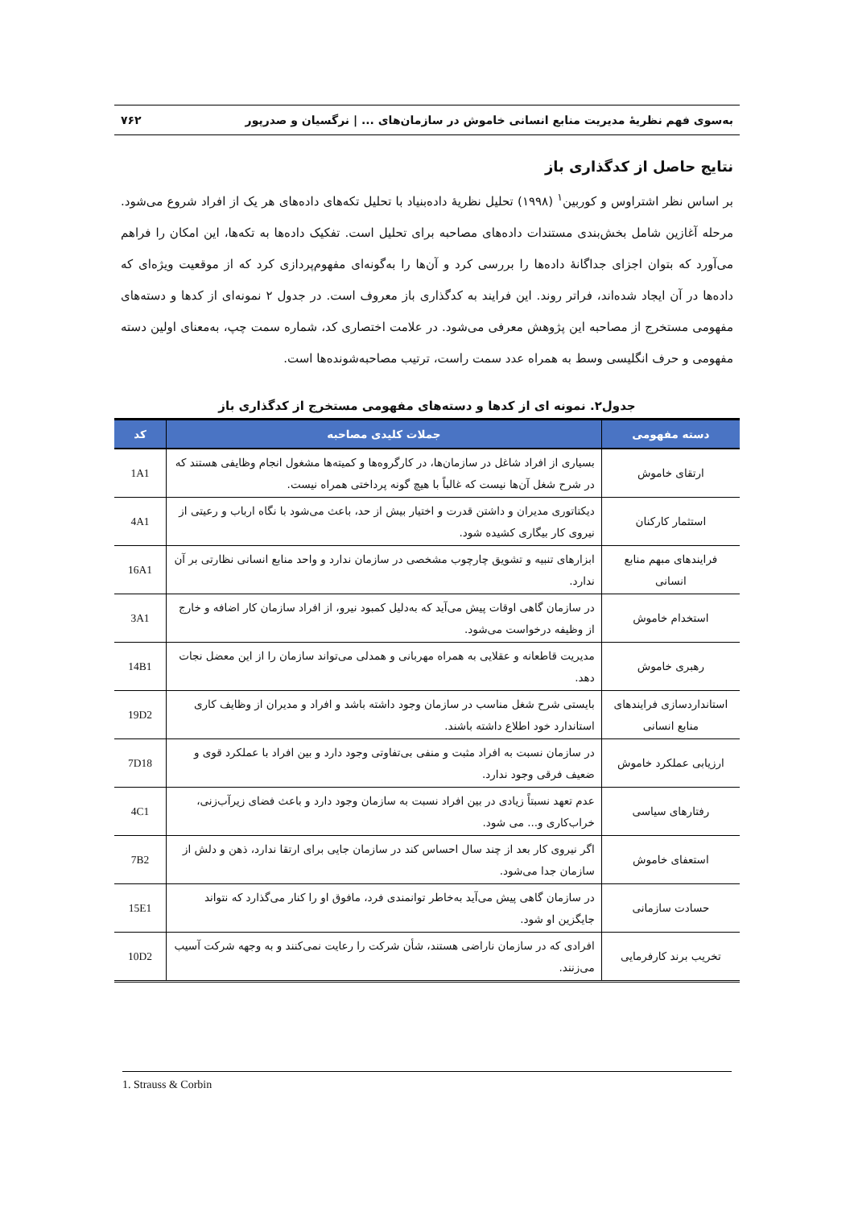به‌سوی فهم نظریهٔ مدیریت منابع انسانی خاموش در سازمان‌های ... | نرگسیان و صدرپور ۷۶۲
نتایج حاصل از کدگذاری باز
بر اساس نظر اشتراوس و کوربین<sup>۱</sup> (۱۹۹۸) تحلیل نظریهٔ داده‌بنیاد با تحلیل تکه‌های داده‌های هر یک از افراد شروع می‌شود. مرحله آغازین شامل بخش‌بندی مستندات داده‌های مصاحبه برای تحلیل است. تفکیک داده‌ها به تکه‌ها، این امکان را فراهم می‌آورد که بتوان اجزای جداگانهٔ داده‌ها را بررسی کرد و آن‌ها را به‌گونه‌ای مفهوم‌پردازی کرد که از موقعیت ویژه‌ای که داده‌ها در آن ایجاد شده‌اند، فراتر روند. این فرایند به کدگذاری باز معروف است. در جدول ۲ نمونه‌ای از کدها و دسته‌های مفهومی مستخرج از مصاحبه این پژوهش معرفی می‌شود. در علامت اختصاری کد، شماره سمت چپ، به‌معنای اولین دسته مفهومی و حرف انگلیسی وسط به همراه عدد سمت راست، ترتیب مصاحبه‌شونده‌ها است.
جدول۲. نمونه ای از کدها و دسته‌های مفهومی مستخرج از کدگذاری باز
| دسته مفهومی | جملات کلیدی مصاحبه | کد |
| --- | --- | --- |
| ارتقای خاموش | بسیاری از افراد شاغل در سازمان‌ها، در کارگروه‌ها و کمیته‌ها مشغول انجام وظایفی هستند که در شرح شغل آن‌ها نیست که غالباً با هیچ گونه پرداختی همراه نیست. | 1A1 |
| استثمار کارکنان | دیکتاتوری مدیران و داشتن قدرت و اختیار بیش از حد، باعث می‌شود با نگاه ارباب و رعیتی از نیروی کار بیگاری کشیده شود. | 4A1 |
| فرایندهای مبهم منابع انسانی | ابزارهای تنبیه و تشویق چارچوب مشخصی در سازمان ندارد و واحد منابع انسانی نظارتی بر آن ندارد. | 16A1 |
| استخدام خاموش | در سازمان گاهی اوقات پیش می‌آید که به‌دلیل کمبود نیرو، از افراد سازمان کار اضافه و خارج از وظیفه درخواست می‌شود. | 3A1 |
| رهبری خاموش | مدیریت قاطعانه و عقلایی به همراه مهربانی و همدلی می‌تواند سازمان را از این معضل نجات دهد. | 14B1 |
| استانداردسازی فرایندهای منابع انسانی | بایستی شرح شغل مناسب در سازمان وجود داشته باشد و افراد و مدیران از وظایف کاری استاندارد خود اطلاع داشته باشند. | 19D2 |
| ارزیابی عملکرد خاموش | در سازمان نسبت به افراد مثبت و منفی بی‌تفاوتی وجود دارد و بین افراد با عملکرد قوی و ضعیف فرقی وجود ندارد. | 7D18 |
| رفتارهای سیاسی | عدم تعهد نسبتاً زیادی در بین افراد نسبت به سازمان وجود دارد و باعث فضای زیرآب‌زنی، خراب‌کاری و... می شود. | 4C1 |
| استعفای خاموش | اگر نیروی کار بعد از چند سال احساس کند در سازمان جایی برای ارتقا ندارد، ذهن و دلش از سازمان جدا می‌شود. | 7B2 |
| حسادت سازمانی | در سازمان گاهی پیش می‌آید به‌خاطر توانمندی فرد، مافوق او را کنار می‌گذارد که نتواند جایگزین او شود. | 15E1 |
| تخریب برند کارفرمایی | افرادی که در سازمان ناراضی هستند، شأن شرکت را رعایت نمی‌کنند و به وجهه شرکت آسیب می‌زنند. | 10D2 |
1. Strauss & Corbin